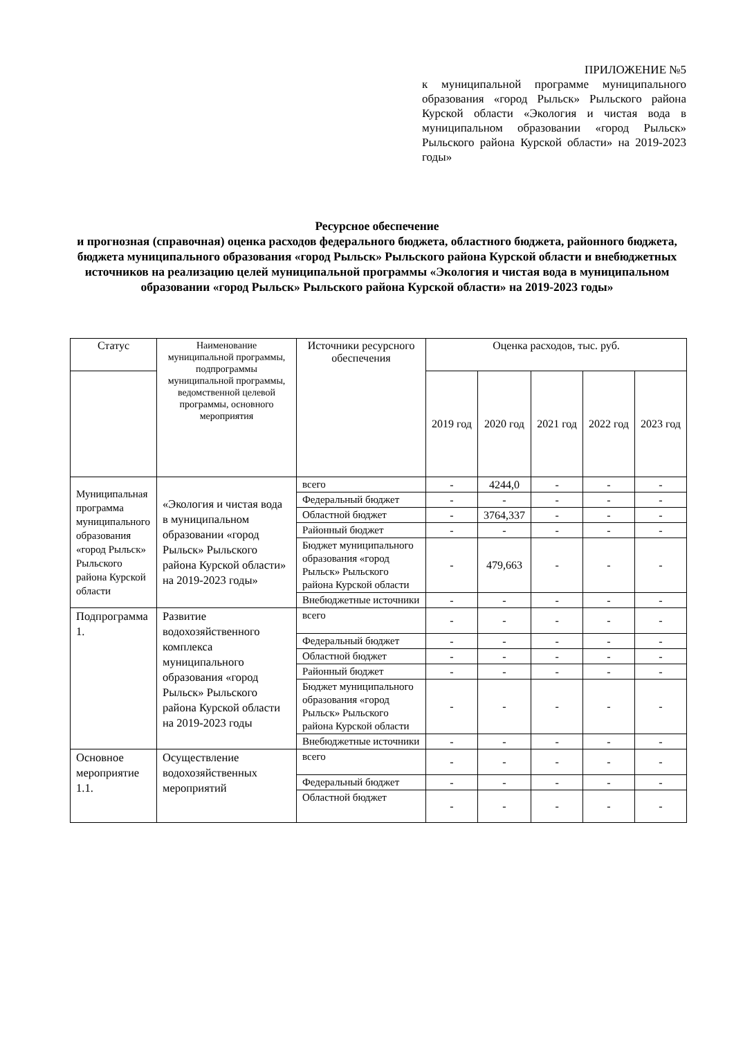ПРИЛОЖЕНИЕ №5
к муниципальной программе муниципального образования «город Рыльск» Рыльского района Курской области «Экология и чистая вода в муниципальном образовании «город Рыльск» Рыльского района Курской области» на 2019-2023 годы»
Ресурсное обеспечение
и прогнозная (справочная) оценка расходов федерального бюджета, областного бюджета, районного бюджета, бюджета муниципального образования «город Рыльск» Рыльского района Курской области и внебюджетных источников на реализацию целей муниципальной программы «Экология и чистая вода в муниципальном образовании «город Рыльск» Рыльского района Курской области» на 2019-2023 годы»
| Статус | Наименование муниципальной программы, подпрограммы муниципальной программы, ведомственной целевой программы, основного мероприятия | Источники ресурсного обеспечения | Оценка расходов, тыс. руб. | | | | |
| --- | --- | --- | --- | --- | --- | --- | --- |
| | | | 2019 год | 2020 год | 2021 год | 2022 год | 2023 год |
| Муниципальная программа муниципального образования «город Рыльск» Рыльского района Курской области | «Экология и чистая вода в муниципальном образовании «город Рыльск» Рыльского района Курской области» на 2019-2023 годы» | всего | - | 4244,0 | - | - | - |
| | | Федеральный бюджет | - | - | - | - | - |
| | | Областной бюджет | - | 3764,337 | - | - | - |
| | | Районный бюджет | - | - | - | - | - |
| | | Бюджет муниципального образования «город Рыльск» Рыльского района Курской области | - | 479,663 | - | - | - |
| | | Внебюджетные источники | - | - | - | - | - |
| Подпрограмма 1. | Развитие водохозяйственного комплекса муниципального образования «город Рыльск» Рыльского района Курской области на 2019-2023 годы | всего | - | - | - | - | - |
| | | Федеральный бюджет | - | - | - | - | - |
| | | Областной бюджет | - | - | - | - | - |
| | | Районный бюджет | - | - | - | - | - |
| | | Бюджет муниципального образования «город Рыльск» Рыльского района Курской области | - | - | - | - | - |
| | | Внебюджетные источники | - | - | - | - | - |
| Основное мероприятие 1.1. | Осуществление водохозяйственных мероприятий | всего | - | - | - | - | - |
| | | Федеральный бюджет | - | - | - | - | - |
| | | Областной бюджет | - | - | - | - | - |